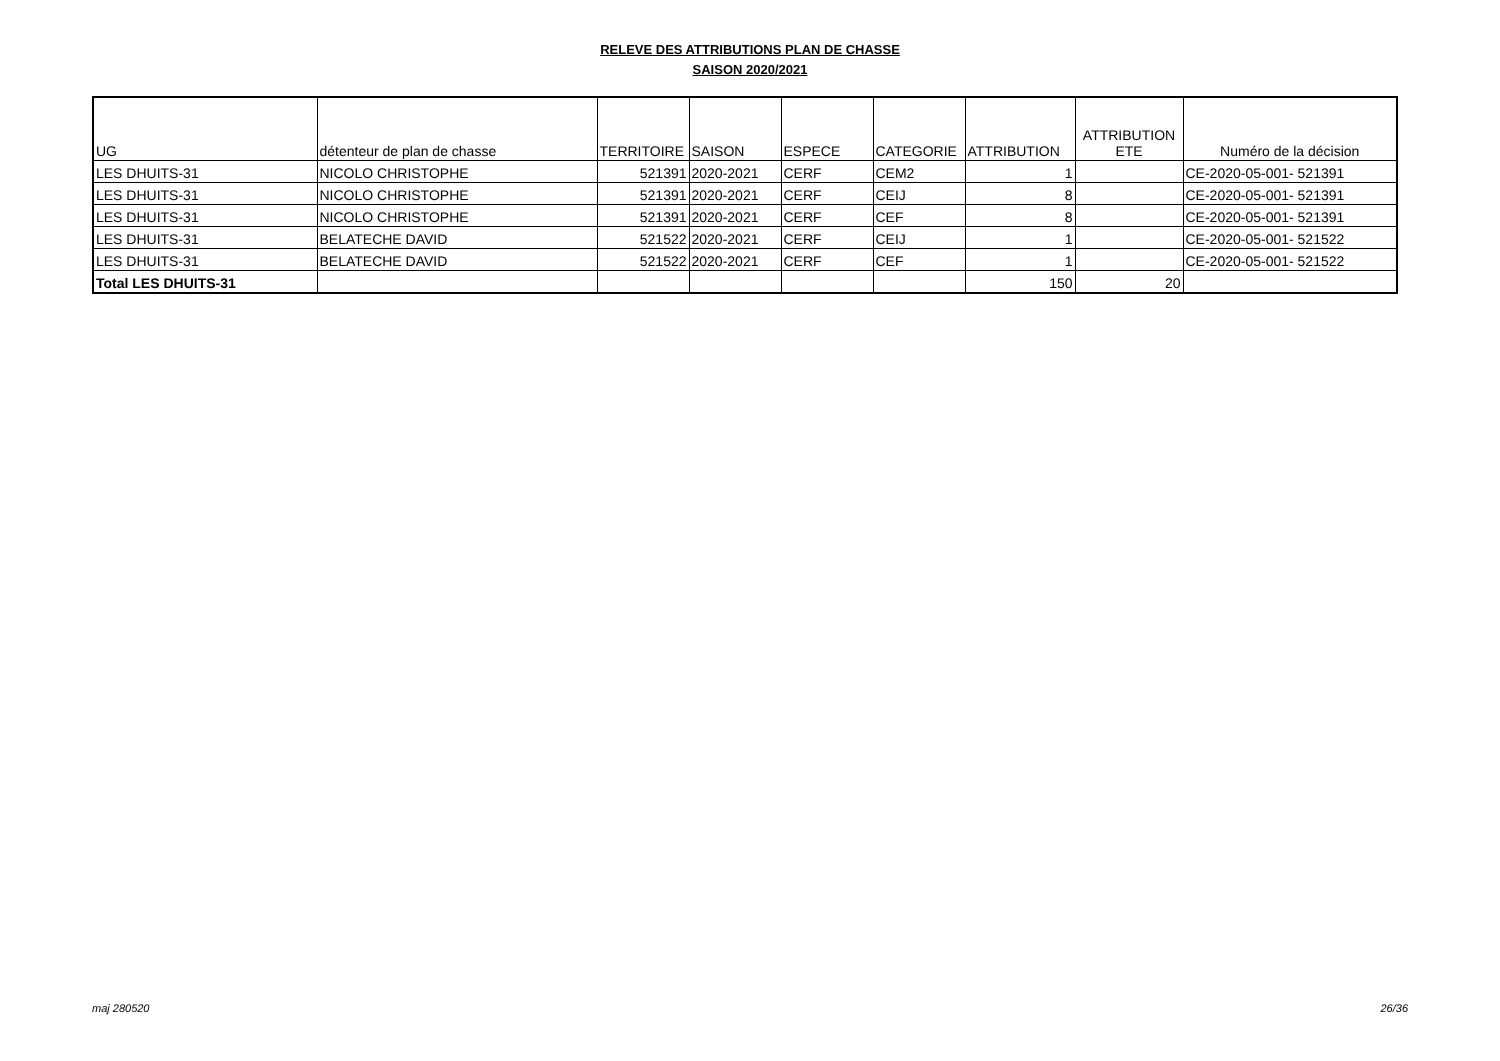RELEVE DES ATTRIBUTIONS PLAN DE CHASSE
SAISON 2020/2021
| UG | détenteur de plan de chasse | TERRITOIRE | SAISON | ESPECE | CATEGORIE | ATTRIBUTION | ATTRIBUTION ETE | Numéro de la décision |
| --- | --- | --- | --- | --- | --- | --- | --- | --- |
| LES DHUITS-31 | NICOLO CHRISTOPHE | 521391 | 2020-2021 | CERF | CEM2 | 1 | | CE-2020-05-001- 521391 |
| LES DHUITS-31 | NICOLO CHRISTOPHE | 521391 | 2020-2021 | CERF | CEIJ | 8 | | CE-2020-05-001- 521391 |
| LES DHUITS-31 | NICOLO CHRISTOPHE | 521391 | 2020-2021 | CERF | CEF | 8 | | CE-2020-05-001- 521391 |
| LES DHUITS-31 | BELATECHE DAVID | 521522 | 2020-2021 | CERF | CEIJ | 1 | | CE-2020-05-001- 521522 |
| LES DHUITS-31 | BELATECHE DAVID | 521522 | 2020-2021 | CERF | CEF | 1 | | CE-2020-05-001- 521522 |
| Total LES DHUITS-31 | | | | | | 150 | 20 | |
maj 280520 26/36